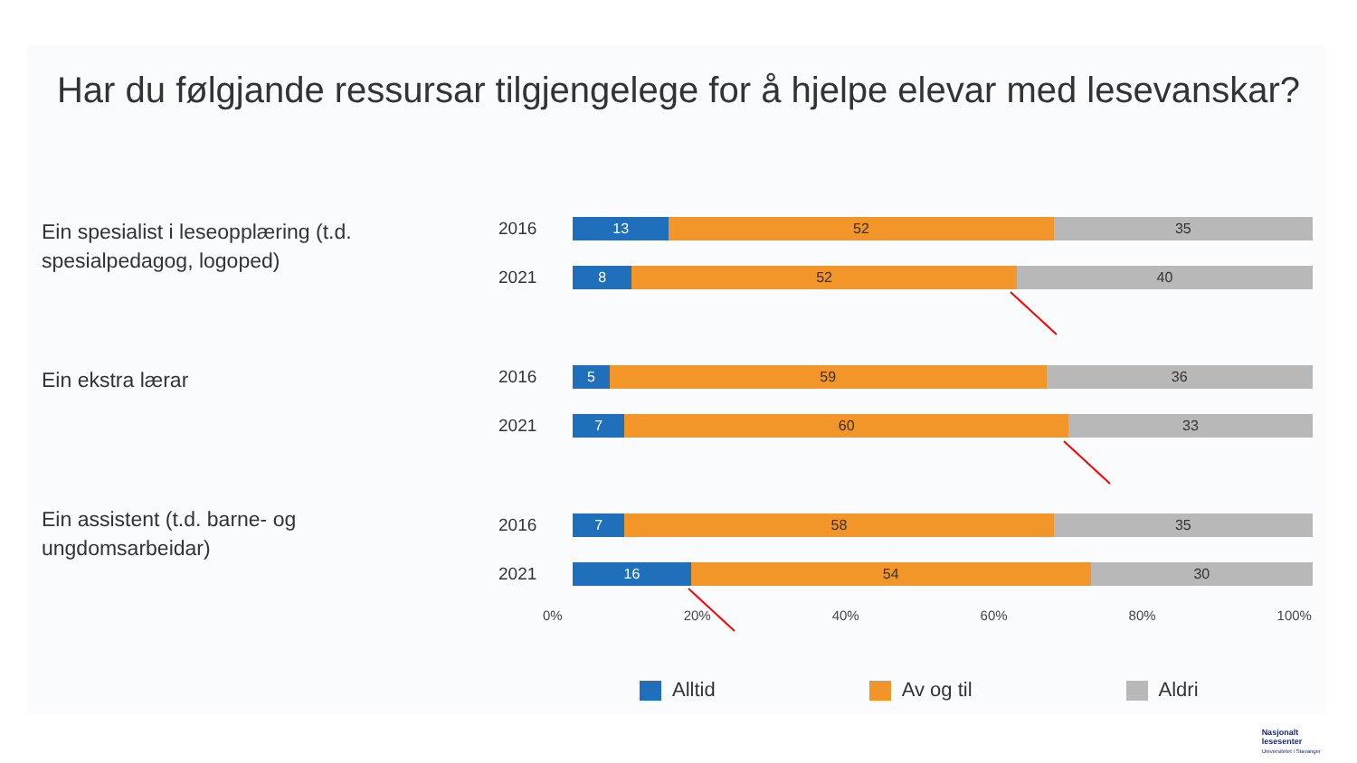Har du følgjande ressursar tilgjengelege for å hjelpe elevar med lesevanskar?
Ein spesialist i leseopplæring (t.d. spesialpedagog, logoped)
2016
13 52 35
2021
8 52 40
Ein ekstra lærar
2016
5 59 36
2021
7 60 33
Ein assistent (t.d. barne- og ungdomsarbeidar)
2016
7 58 35
2021
16 54 30
0% 20% 40% 60% 80% 100%
Alltid Av og til Aldri
Nasjonalt
lesesenter
Universitetet i Stavanger